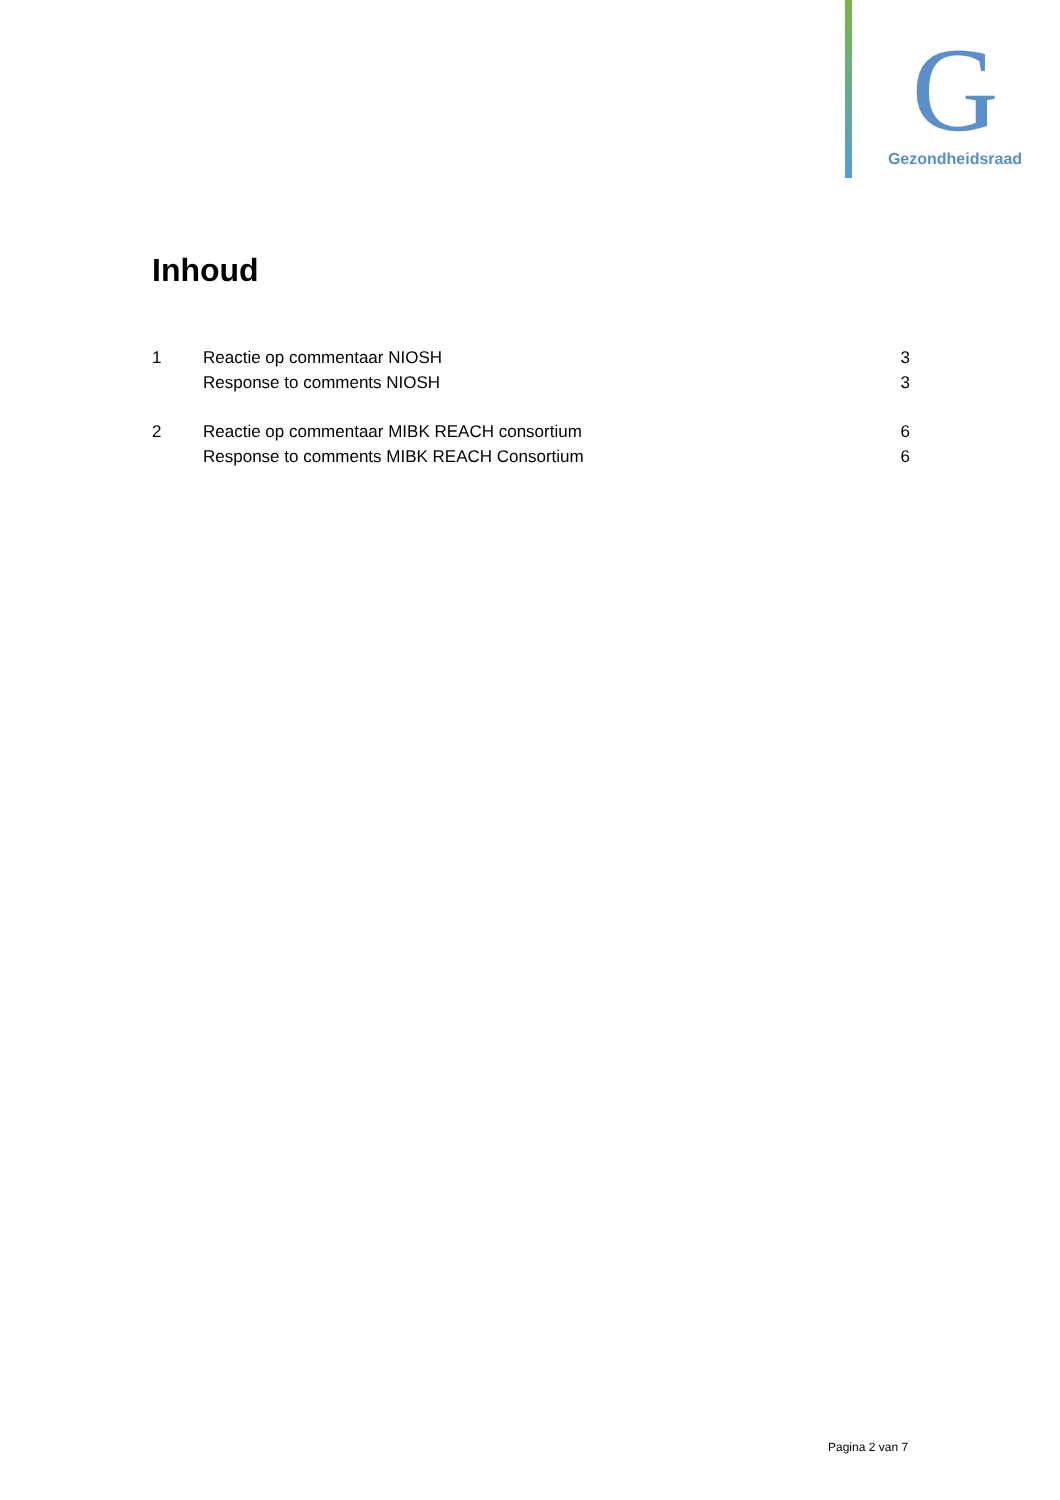G
Gezondheidsraad
Inhoud
1 Reactie op commentaar NIOSH 3
Response to comments NIOSH 3
2 Reactie op commentaar MIBK REACH consortium 6
Response to comments MIBK REACH Consortium 6
Pagina 2 van 7